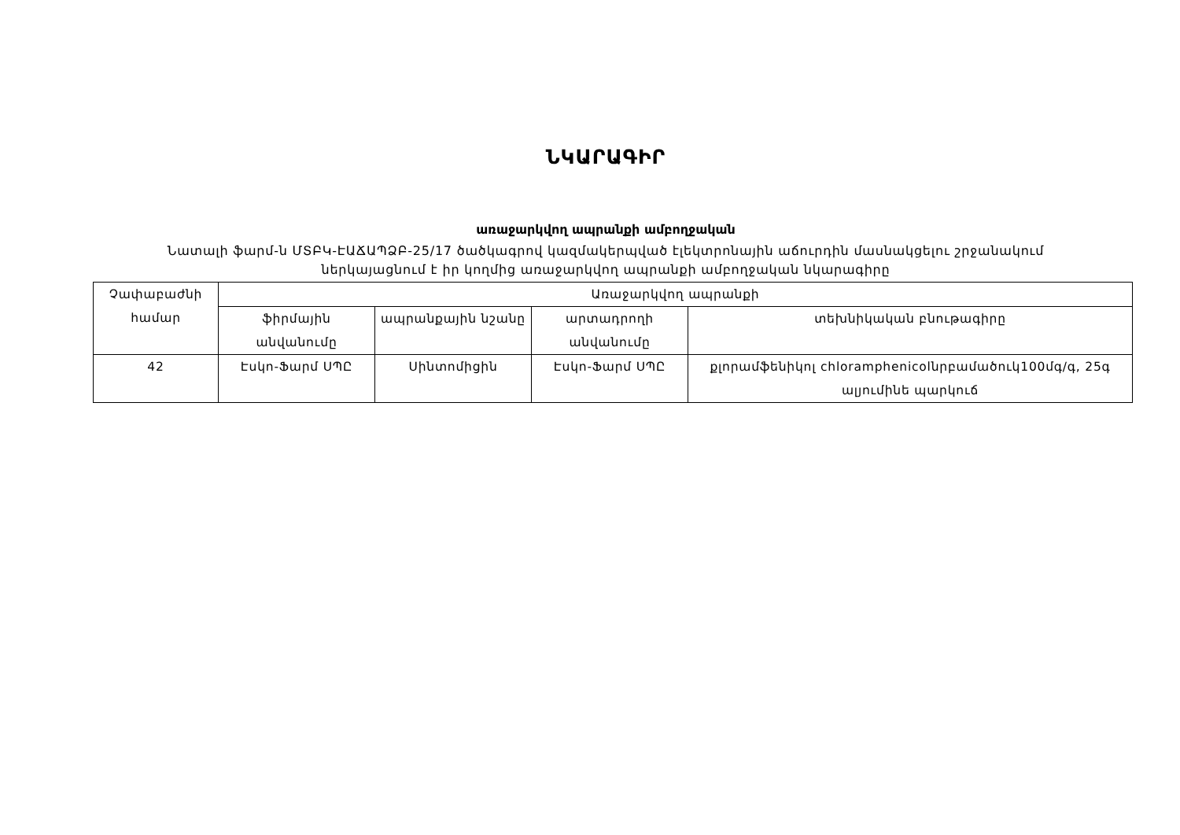ՆԿԱՐԱԳԻՐ
առաջարկվող ապրանքի ամբողջական
Նատալի ֆարմ-ն ՄՏԲԿ-ԷԱՃԱՊՁԲ-25/17 ծածկագրով կազմակերպված էլեկտրոնային աճուրդին մասնակցելու շրջանակում
ներկայացնում է իր կողմից առաջարկվող ապրանքի ամբողջական նկարագիրը
| Չափաբաժնի համար | Առաջարկվող ապրանքի | | | |
| | ֆիրմային անվանումը | ապրանքային նշանը | արտադրողի անվանումը | տեխնիկական բնութագիրը |
| 42 | Էսկո-Ֆարմ ՍՊԸ | Սինտոմիցին | Էսկո-Ֆարմ ՍՊԸ | քլորամֆենիկոլ chloramphenicolնրբամածուկ100մգ/գ, 25գ ալյումինե պարկուճ |